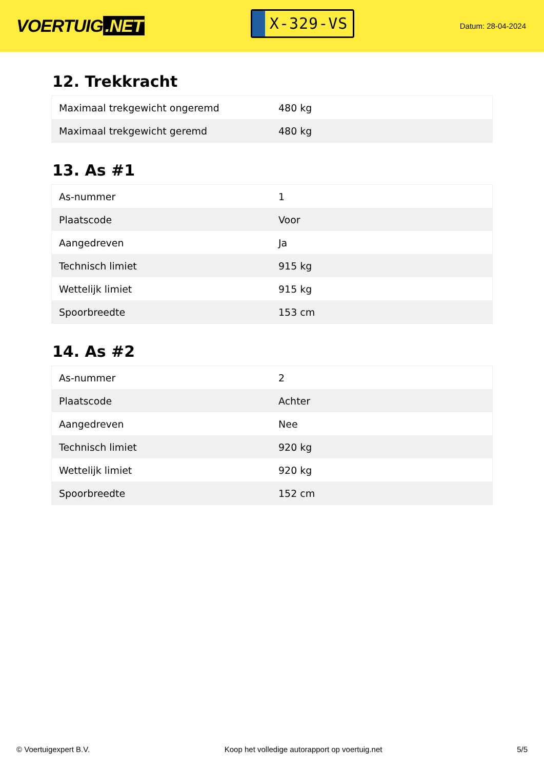VOERTUIG.NET
X-329-VS
Datum: 28-04-2024
12. Trekkracht
| Maximaal trekgewicht ongeremd | 480 kg |
| Maximaal trekgewicht geremd | 480 kg |
13. As #1
| As-nummer | 1 |
| Plaatscode | Voor |
| Aangedreven | Ja |
| Technisch limiet | 915 kg |
| Wettelijk limiet | 915 kg |
| Spoorbreedte | 153 cm |
14. As #2
| As-nummer | 2 |
| Plaatscode | Achter |
| Aangedreven | Nee |
| Technisch limiet | 920 kg |
| Wettelijk limiet | 920 kg |
| Spoorbreedte | 152 cm |
© Voertuigexpert B.V. Koop het volledige autorapport op voertuig.net 5/5